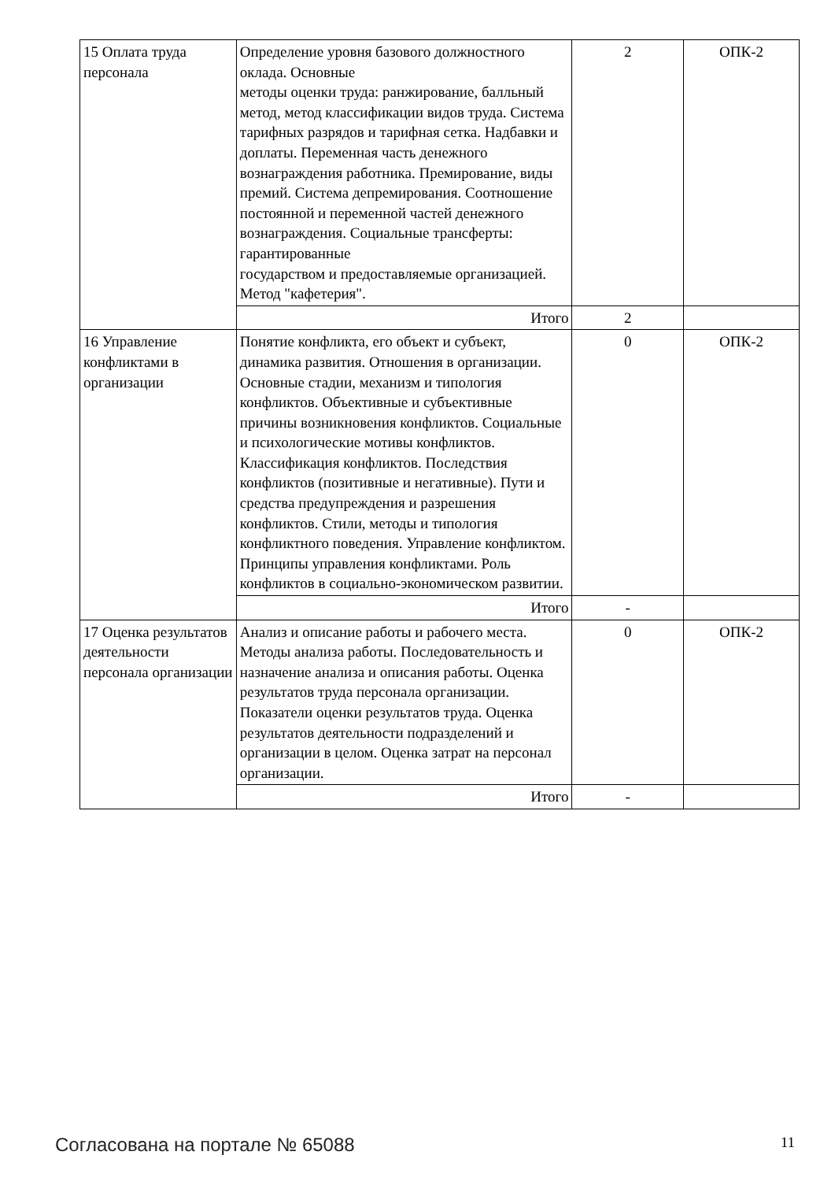| 15 Оплата труда персонала | Определение уровня базового должностного оклада. Основные методы оценки труда: ранжирование, балльный метод, метод классификации видов труда. Система тарифных разрядов и тарифная сетка. Надбавки и доплаты. Переменная часть денежного вознаграждения работника. Премирование, виды премий. Система депремирования. Соотношение постоянной и переменной частей денежного вознаграждения. Социальные трансферты: гарантированные государством и предоставляемые организацией. Метод "кафетерия". | 2 | ОПК-2 |
| | Итого | 2 | |
| 16 Управление конфликтами в организации | Понятие конфликта, его объект и субъект, динамика развития. Отношения в организации. Основные стадии, механизм и типология конфликтов. Объективные и субъективные причины возникновения конфликтов. Социальные и психологические мотивы конфликтов. Классификация конфликтов. Последствия конфликтов (позитивные и негативные). Пути и средства предупреждения и разрешения конфликтов. Стили, методы и типология конфликтного поведения. Управление конфликтом. Принципы управления конфликтами. Роль конфликтов в социально-экономическом развитии. | 0 | ОПК-2 |
| | Итого | - | |
| 17 Оценка результатов деятельности персонала организации | Анализ и описание работы и рабочего места. Методы анализа работы. Последовательность и назначение анализа и описания работы. Оценка результатов труда персонала организации. Показатели оценки результатов труда. Оценка результатов деятельности подразделений и организации в целом. Оценка затрат на персонал организации. | 0 | ОПК-2 |
| | Итого | - | |
Согласована на портале № 65088 11